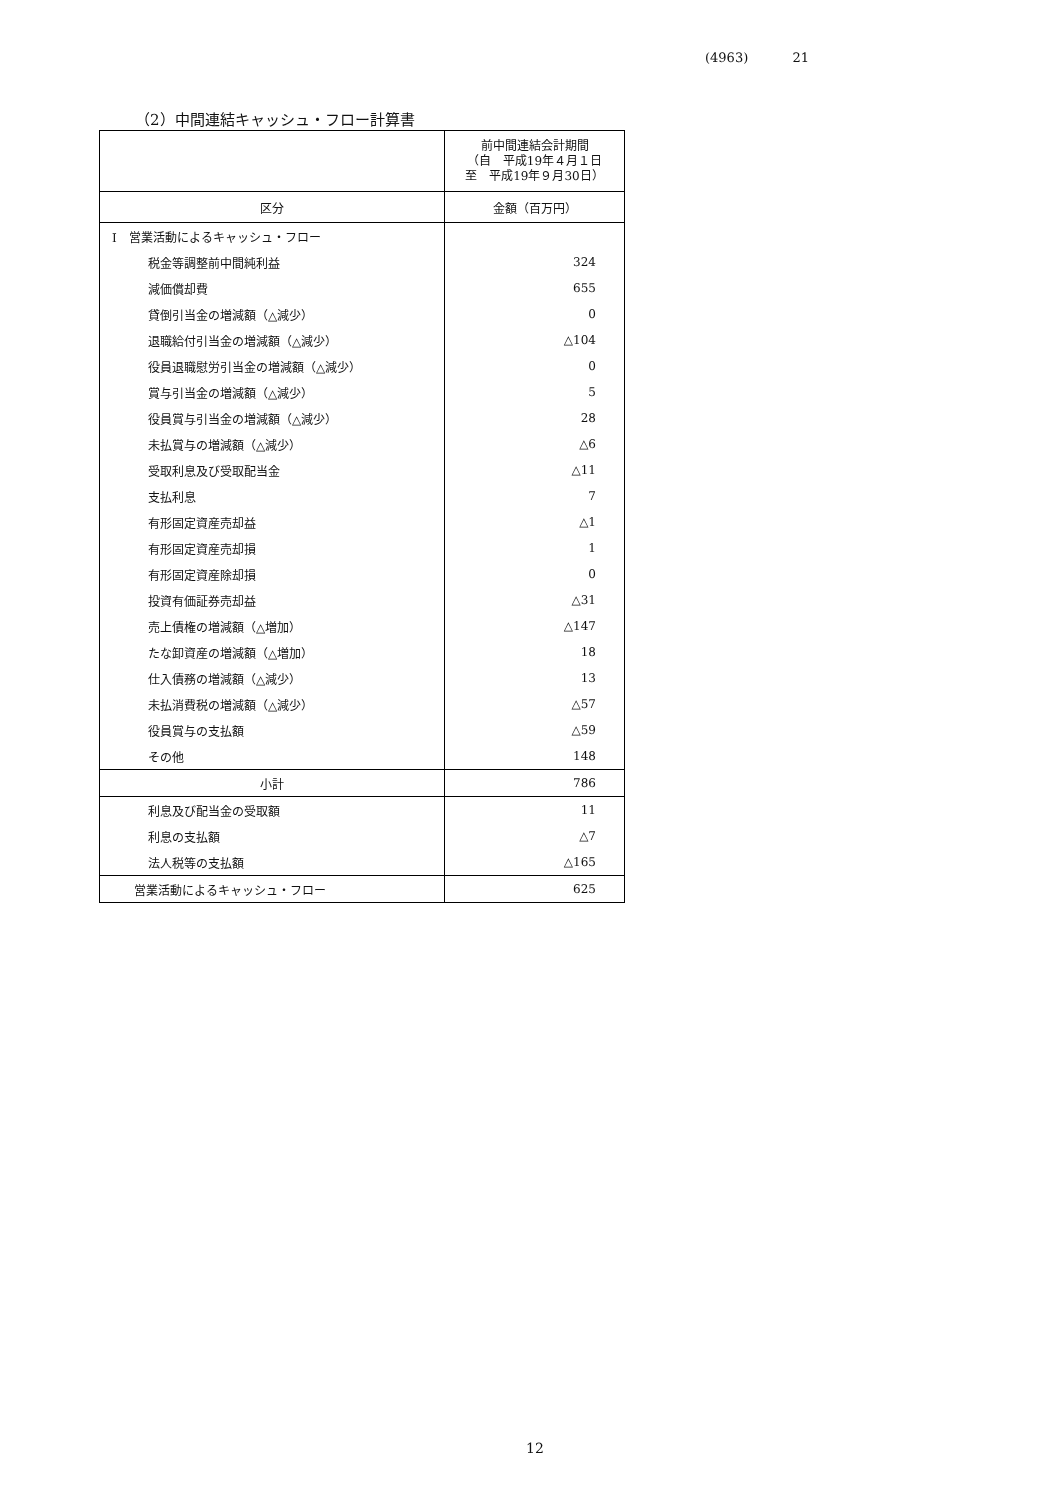(4963) 21
（2）中間連結キャッシュ・フロー計算書
| | 前中間連結会計期間 （自 平成19年４月１日 至 平成19年９月30日） |
| 区分 | 金額（百万円） |
| I 営業活動によるキャッシュ・フロー | |
| 税金等調整前中間純利益 | 324 |
| 減価償却費 | 655 |
| 貸倒引当金の増減額（△減少） | 0 |
| 退職給付引当金の増減額（△減少） | △104 |
| 役員退職慰労引当金の増減額（△減少） | 0 |
| 賞与引当金の増減額（△減少） | 5 |
| 役員賞与引当金の増減額（△減少） | 28 |
| 未払賞与の増減額（△減少） | △6 |
| 受取利息及び受取配当金 | △11 |
| 支払利息 | 7 |
| 有形固定資産売却益 | △1 |
| 有形固定資産売却損 | 1 |
| 有形固定資産除却損 | 0 |
| 投資有価証券売却益 | △31 |
| 売上債権の増減額（△増加） | △147 |
| たな卸資産の増減額（△増加） | 18 |
| 仕入債務の増減額（△減少） | 13 |
| 未払消費税の増減額（△減少） | △57 |
| 役員賞与の支払額 | △59 |
| その他 | 148 |
| 小計 | 786 |
| 利息及び配当金の受取額 | 11 |
| 利息の支払額 | △7 |
| 法人税等の支払額 | △165 |
| 営業活動によるキャッシュ・フロー | 625 |
12